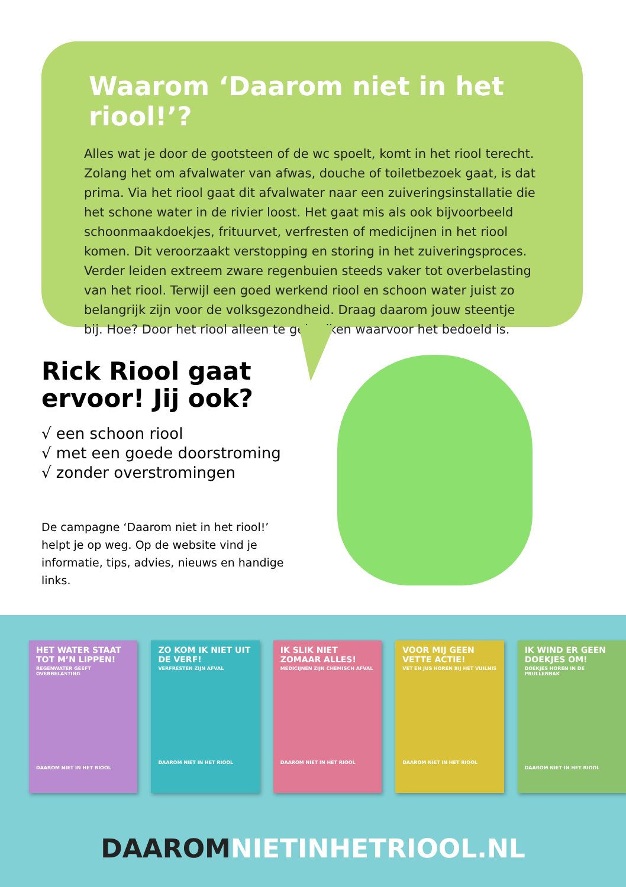Waarom ‘Daarom niet in het riool!’?
Alles wat je door de gootsteen of de wc spoelt, komt in het riool terecht. Zolang het om afvalwater van afwas, douche of toiletbezoek gaat, is dat prima. Via het riool gaat dit afvalwater naar een zuiveringsinstallatie die het schone water in de rivier loost. Het gaat mis als ook bijvoorbeeld schoonmaakdoekjes, frituurvet, verfresten of medicijnen in het riool komen. Dit veroorzaakt verstopping en storing in het zuiveringsproces. Verder leiden extreem zware regenbuien steeds vaker tot overbelasting van het riool. Terwijl een goed werkend riool en schoon water juist zo belangrijk zijn voor de volksgezondheid. Draag daarom jouw steentje bij. Hoe? Door het riool alleen te gebruiken waarvoor het bedoeld is.
Rick Riool gaat ervoor! Jij ook?
√ een schoon riool
√ met een goede doorstroming
√ zonder overstromingen
De campagne ‘Daarom niet in het riool!’ helpt je op weg. Op de website vind je informatie, tips, advies, nieuws en handige links.
HET WATER STAAT TOT M’N LIPPEN!
REGENWATER GEEFT OVERBELASTING
DAAROM NIET IN HET RIOOL
ZO KOM IK NIET UIT DE VERF!
VERFRESTEN ZIJN AFVAL
DAAROM NIET IN HET RIOOL
IK SLIK NIET ZOMAAR ALLES!
MEDICIJNEN ZIJN CHEMISCH AFVAL
DAAROM NIET IN HET RIOOL
VOOR MIJ GEEN VETTE ACTIE!
VET EN JUS HOREN BIJ HET VUILNIS
DAAROM NIET IN HET RIOOL
IK WIND ER GEEN DOEKJES OM!
DOEKJES HOREN IN DE PRULLENBAK
DAAROM NIET IN HET RIOOL
DAAROM NIETINHETRIOOL.NL